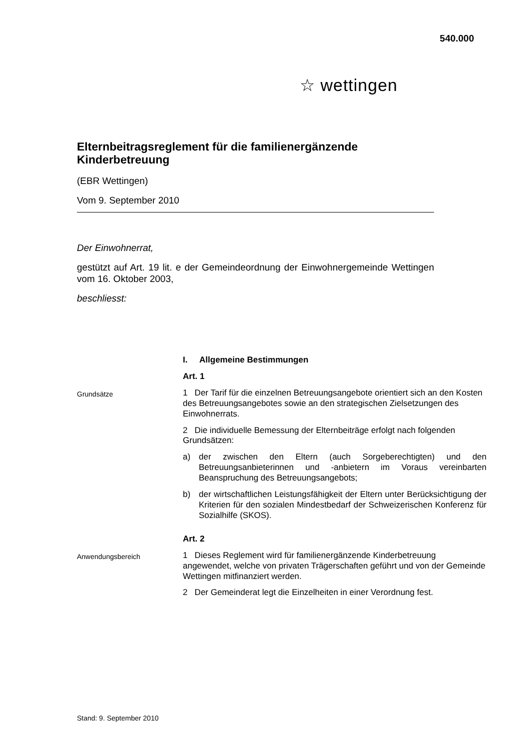540.000
☆ wettingen
Elternbeitragsreglement für die familienergänzende Kinderbetreuung
(EBR Wettingen)
Vom 9. September 2010
Der Einwohnerrat,
gestützt auf Art. 19 lit. e der Gemeindeordnung der Einwohnergemeinde Wettingen vom 16. Oktober 2003,
beschliesst:
I. Allgemeine Bestimmungen
Art. 1
Grundsätze
1 Der Tarif für die einzelnen Betreuungsangebote orientiert sich an den Kosten des Betreuungsangebotes sowie an den strategischen Zielsetzungen des Einwohnerrats.
2 Die individuelle Bemessung der Elternbeiträge erfolgt nach folgenden Grundsätzen:
a) der zwischen den Eltern (auch Sorgeberechtigten) und den Betreuungsanbieterinnen und -anbietern im Voraus vereinbarten Beanspruchung des Betreuungsangebots;
b) der wirtschaftlichen Leistungsfähigkeit der Eltern unter Berücksichtigung der Kriterien für den sozialen Mindestbedarf der Schweizerischen Konferenz für Sozialhilfe (SKOS).
Art. 2
Anwendungsbereich
1 Dieses Reglement wird für familienergänzende Kinderbetreuung angewendet, welche von privaten Trägerschaften geführt und von der Gemeinde Wettingen mitfinanziert werden.
2 Der Gemeinderat legt die Einzelheiten in einer Verordnung fest.
Stand: 9. September 2010